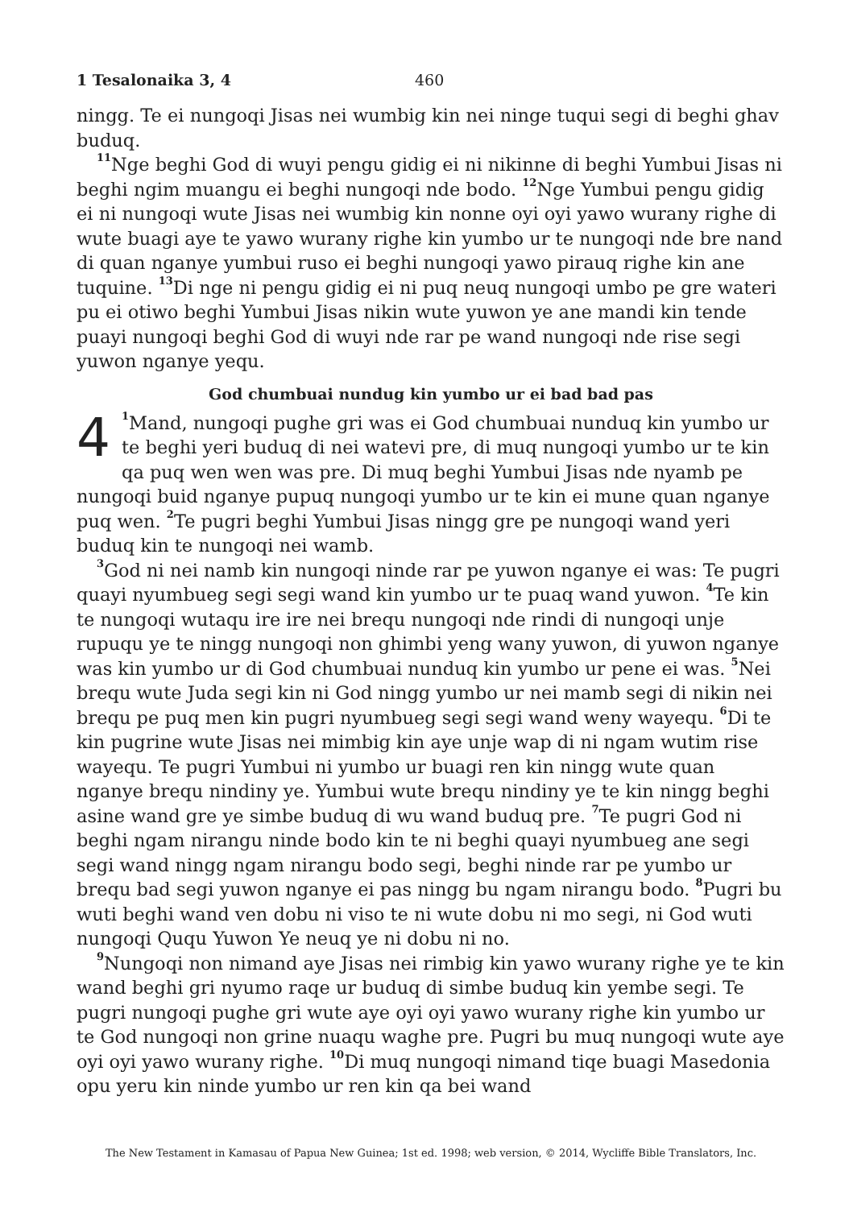1 Tesalonaika 3, 4 460
ningg. Te ei nungoqi Jisas nei wumbig kin nei ninge tuqui segi di beghi ghav buduq.
<sup>11</sup> Nge beghi God di wuyi pengu gidig ei ni nikinne di beghi Yumbui Jisas ni beghi ngim muangu ei beghi nungoqi nde bodo. <sup>12</sup>Nge Yumbui pengu gidig ei ni nungoqi wute Jisas nei wumbig kin nonne oyi oyi yawo wurany righe di wute buagi aye te yawo wurany righe kin yumbo ur te nungoqi nde bre nand di quan nganye yumbui ruso ei beghi nungoqi yawo pirauq righe kin ane tuquine. <sup>13</sup>Di nge ni pengu gidig ei ni puq neuq nungoqi umbo pe gre wateri pu ei otiwo beghi Yumbui Jisas nikin wute yuwon ye ane mandi kin tende puayi nungoqi beghi God di wuyi nde rar pe wand nungoqi nde rise segi yuwon nganye yequ.
God chumbuai nundug kin yumbo ur ei bad bad pas
4<sup>1</sup>Mand, nungoqi pughe gri was ei God chumbuai nunduq kin yumbo ur te beghi yeri buduq di nei watevi pre, di muq nungoqi yumbo ur te kin qa puq wen wen was pre. Di muq beghi Yumbui Jisas nde nyamb pe nungoqi buid nganye pupuq nungoqi yumbo ur te kin ei mune quan nganye puq wen. <sup>2</sup>Te pugri beghi Yumbui Jisas ningg gre pe nungoqi wand yeri buduq kin te nungoqi nei wamb.
<sup>3</sup> God ni nei namb kin nungoqi ninde rar pe yuwon nganye ei was: Te pugri quayi nyumbueg segi segi wand kin yumbo ur te puaq wand yuwon. <sup>4</sup>Te kin te nungoqi wutaqu ire ire nei brequ nungoqi nde rindi di nungoqi unje rupuqu ye te ningg nungoqi non ghimbi yeng wany yuwon, di yuwon nganye was kin yumbo ur di God chumbuai nunduq kin yumbo ur pene ei was. <sup>5</sup>Nei brequ wute Juda segi kin ni God ningg yumbo ur nei mamb segi di nikin nei brequ pe puq men kin pugri nyumbueg segi segi wand weny wayequ. <sup>6</sup>Di te kin pugrine wute Jisas nei mimbig kin aye unje wap di ni ngam wutim rise wayequ. Te pugri Yumbui ni yumbo ur buagi ren kin ningg wute quan nganye brequ nindiny ye. Yumbui wute brequ nindiny ye te kin ningg beghi asine wand gre ye simbe buduq di wu wand buduq pre. <sup>7</sup>Te pugri God ni beghi ngam nirangu ninde bodo kin te ni beghi quayi nyumbueg ane segi segi wand ningg ngam nirangu bodo segi, beghi ninde rar pe yumbo ur brequ bad segi yuwon nganye ei pas ningg bu ngam nirangu bodo. <sup>8</sup>Pugri bu wuti beghi wand ven dobu ni viso te ni wute dobu ni mo segi, ni God wuti nungoqi Ququ Yuwon Ye neuq ye ni dobu ni no.
<sup>9</sup> Nungoqi non nimand aye Jisas nei rimbig kin yawo wurany righe ye te kin wand beghi gri nyumo raqe ur buduq di simbe buduq kin yembe segi. Te pugri nungoqi pughe gri wute aye oyi oyi yawo wurany righe kin yumbo ur te God nungoqi non grine nuaqu waghe pre. Pugri bu muq nungoqi wute aye oyi oyi yawo wurany righe. <sup>10</sup>Di muq nungoqi nimand tiqe buagi Masedonia opu yeru kin ninde yumbo ur ren kin qa bei wand
The New Testament in Kamasau of Papua New Guinea; 1st ed. 1998; web version, © 2014, Wycliffe Bible Translators, Inc.